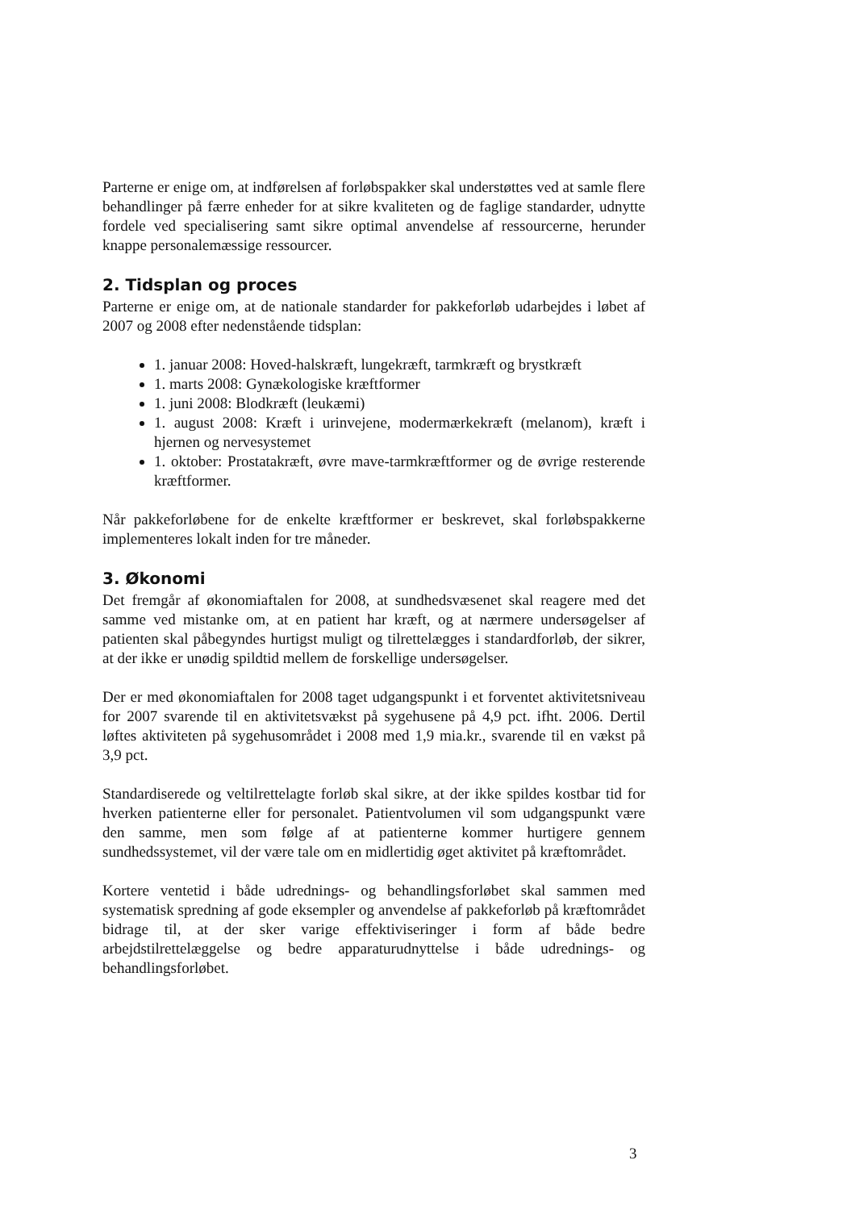Parterne er enige om, at indførelsen af forløbspakker skal understøttes ved at samle flere behandlinger på færre enheder for at sikre kvaliteten og de faglige standarder, udnytte fordele ved specialisering samt sikre optimal anvendelse af ressourcerne, herunder knappe personalemæssige ressourcer.
2. Tidsplan og proces
Parterne er enige om, at de nationale standarder for pakkeforløb udarbejdes i løbet af 2007 og 2008 efter nedenstående tidsplan:
1. januar 2008: Hoved-halskræft, lungekræft, tarmkræft og brystkræft
1. marts 2008: Gynækologiske kræftformer
1. juni 2008: Blodkræft (leukæmi)
1. august 2008: Kræft i urinvejene, modermærkekræft (melanom), kræft i hjernen og nervesystemet
1. oktober: Prostatakræft, øvre mave-tarmkræftformer og de øvrige resterende kræftformer.
Når pakkeforløbene for de enkelte kræftformer er beskrevet, skal forløbspakkerne implementeres lokalt inden for tre måneder.
3. Økonomi
Det fremgår af økonomiaftalen for 2008, at sundhedsvæsenet skal reagere med det samme ved mistanke om, at en patient har kræft, og at nærmere undersøgelser af patienten skal påbegyndes hurtigst muligt og tilrettelægges i standardforløb, der sikrer, at der ikke er unødig spildtid mellem de forskellige undersøgelser.
Der er med økonomiaftalen for 2008 taget udgangspunkt i et forventet aktivitetsniveau for 2007 svarende til en aktivitetsvækst på sygehusene på 4,9 pct. ifht. 2006. Dertil løftes aktiviteten på sygehusområdet i 2008 med 1,9 mia.kr., svarende til en vækst på 3,9 pct.
Standardiserede og veltilrettelagte forløb skal sikre, at der ikke spildes kostbar tid for hverken patienterne eller for personalet. Patientvolumen vil som udgangspunkt være den samme, men som følge af at patienterne kommer hurtigere gennem sundhedssystemet, vil der være tale om en midlertidig øget aktivitet på kræftområdet.
Kortere ventetid i både udrednings- og behandlingsforløbet skal sammen med systematisk spredning af gode eksempler og anvendelse af pakkeforløb på kræftområdet bidrage til, at der sker varige effektiviseringer i form af både bedre arbejdstilrettelæggelse og bedre apparaturudnyttelse i både udrednings- og behandlingsforløbet.
3